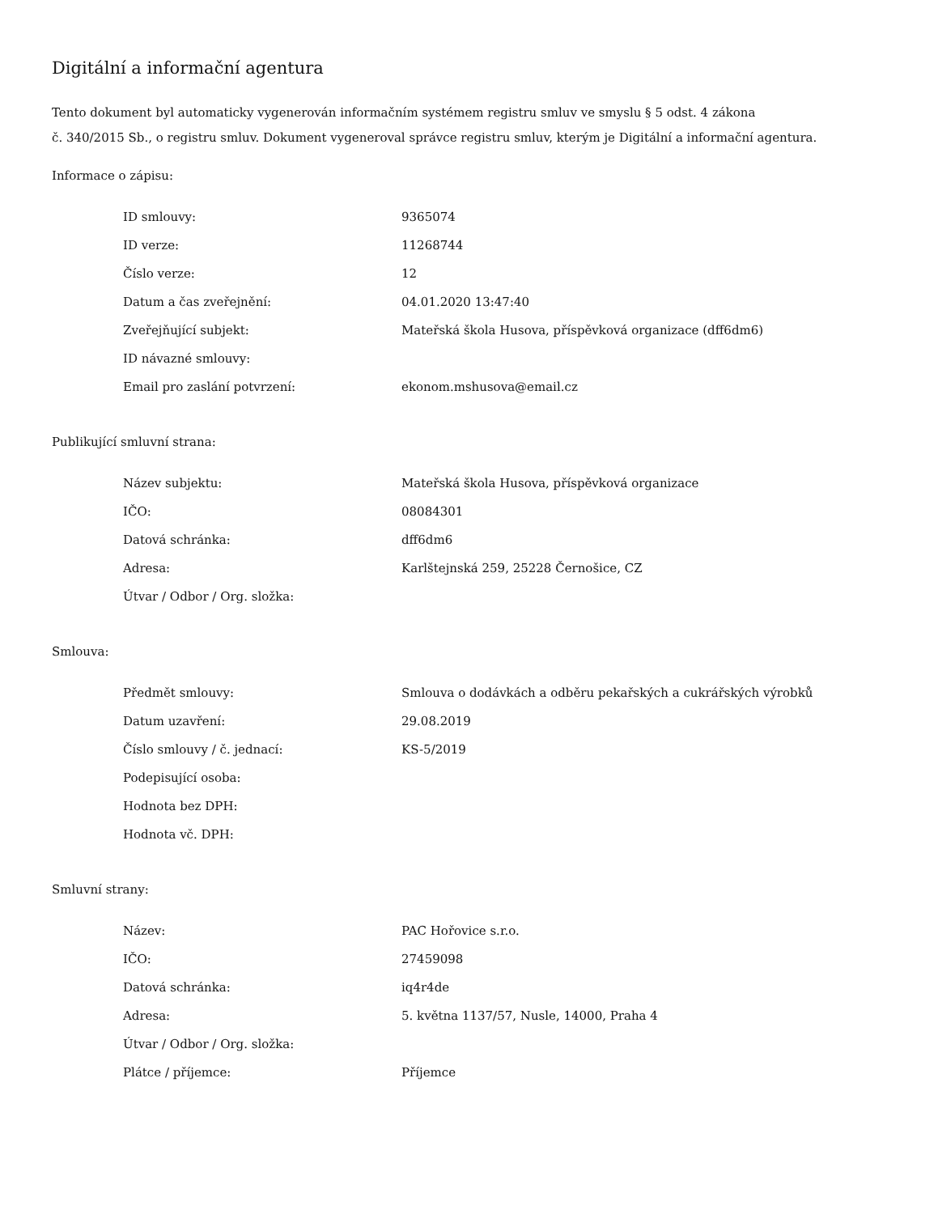Digitální a informační agentura
Tento dokument byl automaticky vygenerován informačním systémem registru smluv ve smyslu § 5 odst. 4 zákona
č. 340/2015 Sb., o registru smluv. Dokument vygeneroval správce registru smluv, kterým je Digitální a informační agentura.
Informace o zápisu:
| ID smlouvy: | 9365074 |
| ID verze: | 11268744 |
| Číslo verze: | 12 |
| Datum a čas zveřejnění: | 04.01.2020 13:47:40 |
| Zveřejňující subjekt: | Mateřská škola Husova, příspěvková organizace (dff6dm6) |
| ID návazné smlouvy: | |
| Email pro zaslání potvrzení: | ekonom.mshusova@email.cz |
Publikující smluvní strana:
| Název subjektu: | Mateřská škola Husova, příspěvková organizace |
| IČO: | 08084301 |
| Datová schránka: | dff6dm6 |
| Adresa: | Karlštejnská 259, 25228 Černošice, CZ |
| Útvar / Odbor / Org. složka: | |
Smlouva:
| Předmět smlouvy: | Smlouva o dodávkách a odběru pekařských a cukrářských výrobků |
| Datum uzavření: | 29.08.2019 |
| Číslo smlouvy / č. jednací: | KS-5/2019 |
| Podepisující osoba: | |
| Hodnota bez DPH: | |
| Hodnota vč. DPH: | |
Smluvní strany:
| Název: | PAC Hořovice s.r.o. |
| IČO: | 27459098 |
| Datová schránka: | iq4r4de |
| Adresa: | 5. května 1137/57, Nusle, 14000, Praha 4 |
| Útvar / Odbor / Org. složka: | |
| Plátce / příjemce: | Příjemce |